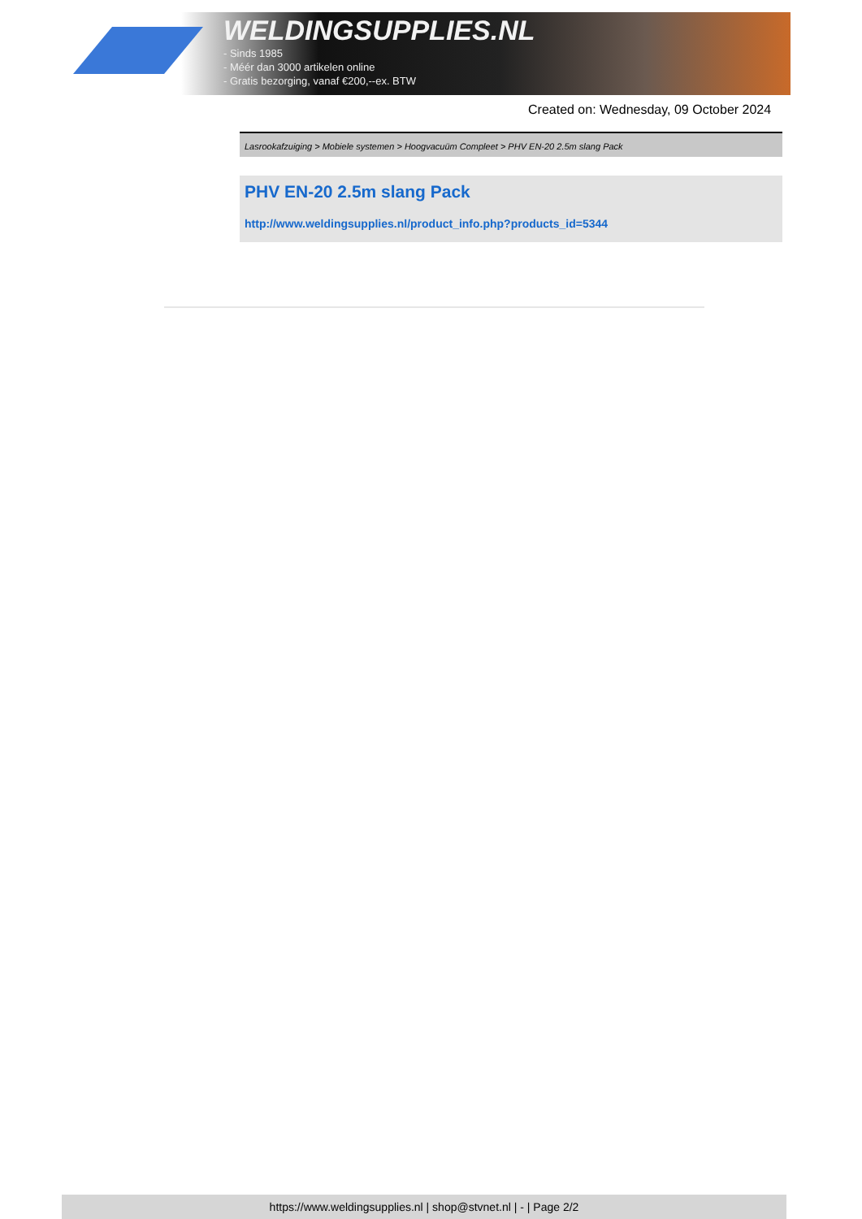WELDINGSUPPLIES.NL
- Sinds 1985
- Méér dan 3000 artikelen online
- Gratis bezorging, vanaf €200,--ex. BTW
Created on: Wednesday, 09 October 2024
Lasrookafzuiging > Mobiele systemen > Hoogvacuüm Compleet > PHV EN-20 2.5m slang Pack
PHV EN-20 2.5m slang Pack
http://www.weldingsupplies.nl/product_info.php?products_id=5344
https://www.weldingsupplies.nl | shop@stvnet.nl | - | Page 2/2